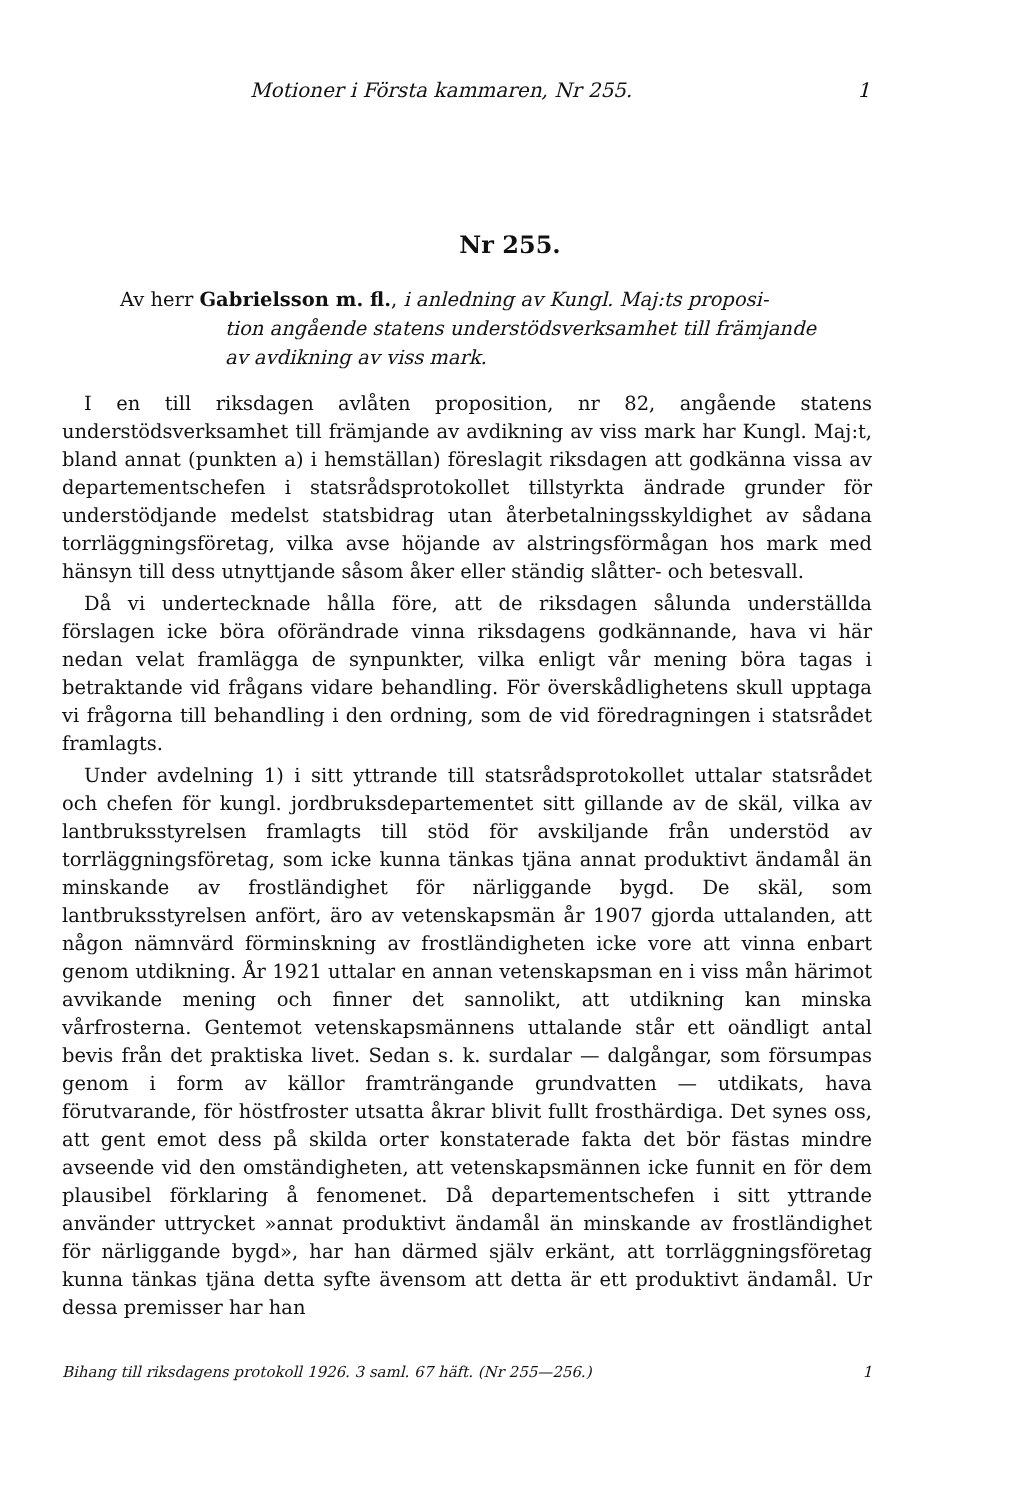Motioner i Första kammaren, Nr 255. 1
Nr 255.
Av herr Gabrielsson m. fl., i anledning av Kungl. Maj:ts proposi-
tion angående statens understödsverksamhet till främjande
av avdikning av viss mark.
I en till riksdagen avlåten proposition, nr 82, angående statens understödsverksamhet till främjande av avdikning av viss mark har Kungl. Maj:t, bland annat (punkten a) i hemställan) föreslagit riksdagen att godkänna vissa av departementschefen i statsrådsprotokollet tillstyrkta ändrade grunder för understödjande medelst statsbidrag utan återbetalningsskyldighet av sådana torrläggningsföretag, vilka avse höjande av alstringsförmågan hos mark med hänsyn till dess utnyttjande såsom åker eller ständig slåtter- och betesvall.
Då vi undertecknade hålla före, att de riksdagen sålunda underställda förslagen icke böra oförändrade vinna riksdagens godkännande, hava vi här nedan velat framlägga de synpunkter, vilka enligt vår mening böra tagas i betraktande vid frågans vidare behandling. För överskådlighetens skull upptaga vi frågorna till behandling i den ordning, som de vid föredragningen i statsrådet framlagts.
Under avdelning 1) i sitt yttrande till statsrådsprotokollet uttalar statsrådet och chefen för kungl. jordbruksdepartementet sitt gillande av de skäl, vilka av lantbruksstyrelsen framlagts till stöd för avskiljande från understöd av torrläggningsföretag, som icke kunna tänkas tjäna annat produktivt ändamål än minskande av frostländighet för närliggande bygd. De skäl, som lantbruksstyrelsen anfört, äro av vetenskapsmän år 1907 gjorda uttalanden, att någon nämnvärd förminskning av frostländigheten icke vore att vinna enbart genom utdikning. År 1921 uttalar en annan vetenskapsman en i viss mån härimot avvikande mening och finner det sannolikt, att utdikning kan minska vårfrosterna. Gentemot vetenskapsmännens uttalande står ett oändligt antal bevis från det praktiska livet. Sedan s. k. surdalar — dalgångar, som försumpas genom i form av källor framträngande grundvatten — utdikats, hava förutvarande, för höstfroster utsatta åkrar blivit fullt frosthärdiga. Det synes oss, att gent emot dess på skilda orter konstaterade fakta det bör fästas mindre avseende vid den omständigheten, att vetenskapsmännen icke funnit en för dem plausibel förklaring å fenomenet. Då departementschefen i sitt yttrande använder uttrycket »annat produktivt ändamål än minskande av frostländighet för närliggande bygd», har han därmed själv erkänt, att torrläggningsföretag kunna tänkas tjäna detta syfte ävensom att detta är ett produktivt ändamål. Ur dessa premisser har han
Bihang till riksdagens protokoll 1926. 3 saml. 67 häft. (Nr 255—256.) 1